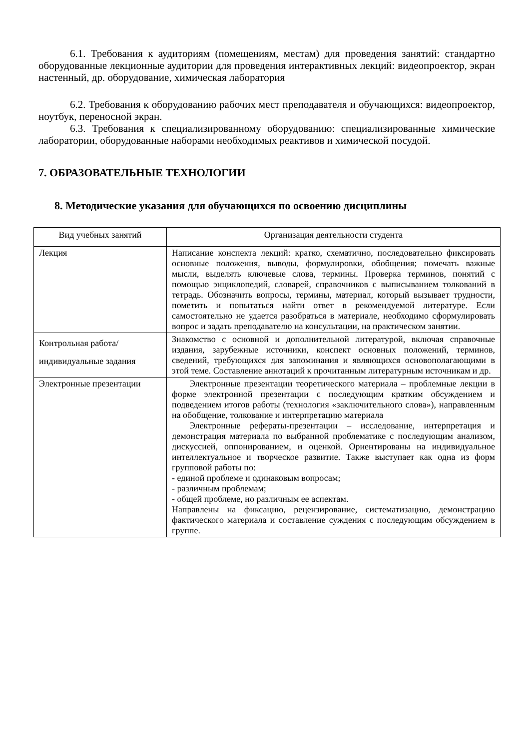6.1. Требования к аудиториям (помещениям, местам) для проведения занятий: стандартно оборудованные лекционные аудитории для проведения интерактивных лекций: видеопроектор, экран настенный, др. оборудование, химическая лаборатория
6.2. Требования к оборудованию рабочих мест преподавателя и обучающихся: видеопроектор, ноутбук, переносной экран.
6.3. Требования к специализированному оборудованию: специализированные химические лаборатории, оборудованные наборами необходимых реактивов и химической посудой.
7. ОБРАЗОВАТЕЛЬНЫЕ ТЕХНОЛОГИИ
8. Методические указания для обучающихся по освоению дисциплины
| Вид учебных занятий | Организация деятельности студента |
| --- | --- |
| Лекция | Написание конспекта лекций: кратко, схематично, последовательно фиксировать основные положения, выводы, формулировки, обобщения; помечать важные мысли, выделять ключевые слова, термины. Проверка терминов, понятий с помощью энциклопедий, словарей, справочников с выписыванием толкований в тетрадь. Обозначить вопросы, термины, материал, который вызывает трудности, пометить и попытаться найти ответ в рекомендуемой литературе. Если самостоятельно не удается разобраться в материале, необходимо сформулировать вопрос и задать преподавателю на консультации, на практическом занятии. |
| Контрольная работа/индивидуальные задания | Знакомство с основной и дополнительной литературой, включая справочные издания, зарубежные источники, конспект основных положений, терминов, сведений, требующихся для запоминания и являющихся основополагающими в этой теме. Составление аннотаций к прочитанным литературным источникам и др. |
| Электронные презентации | Электронные презентации теоретического материала – проблемные лекции в форме электронной презентации с последующим кратким обсуждением и подведением итогов работы (технология «заключительного слова»), направленным на обобщение, толкование и интерпретацию материала Электронные рефераты-презентации – исследование, интерпретация и демонстрация материала по выбранной проблематике с последующим анализом, дискуссией, оппонированием, и оценкой. Ориентированы на индивидуальное интеллектуальное и творческое развитие. Также выступает как одна из форм групповой работы по: - единой проблеме и одинаковым вопросам; - различным проблемам; - общей проблеме, но различным ее аспектам. Направлены на фиксацию, рецензирование, систематизацию, демонстрацию фактического материала и составление суждения с последующим обсуждением в группе. |